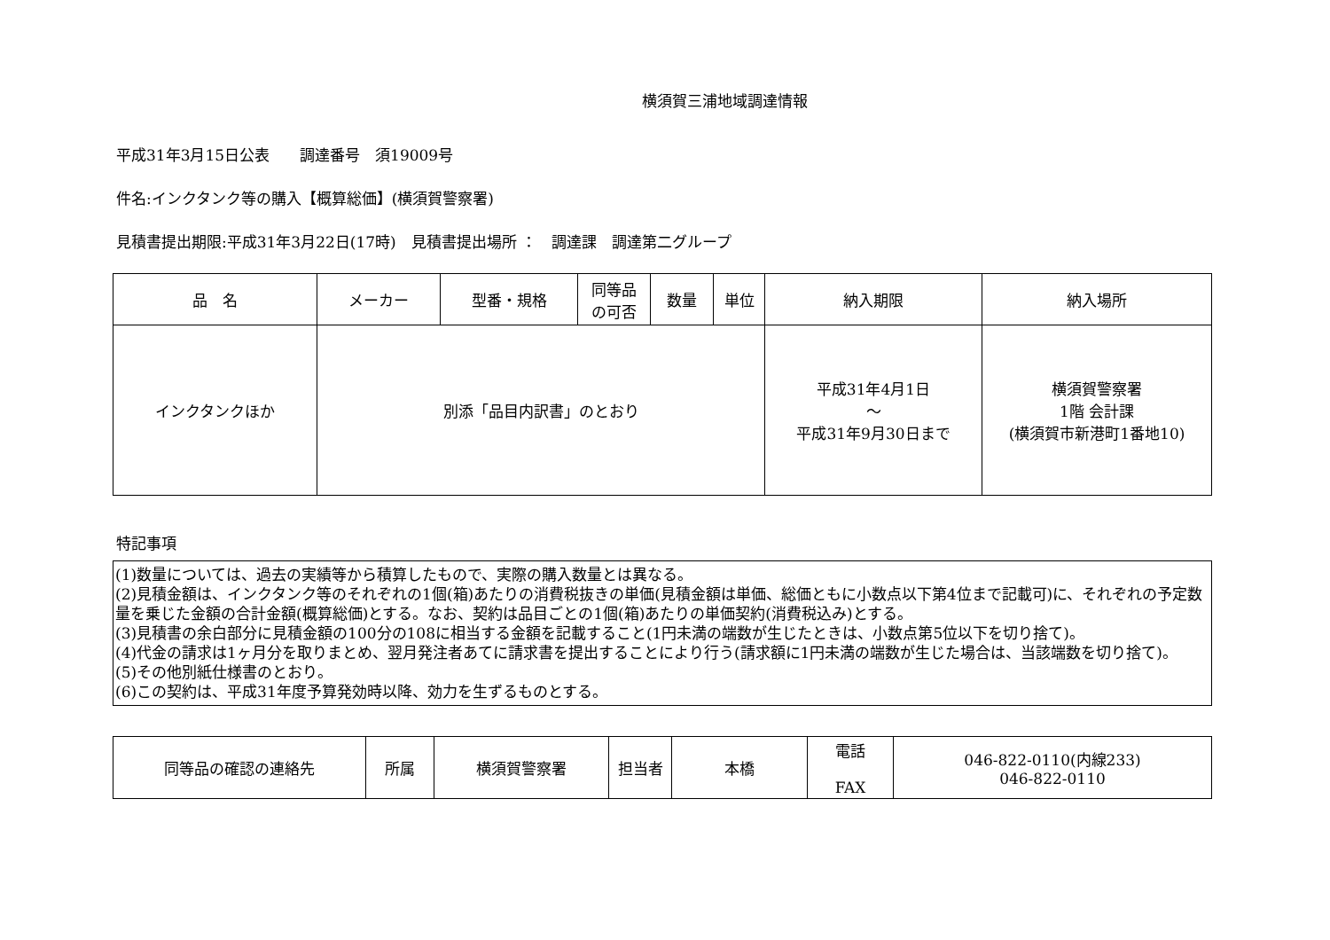横須賀三浦地域調達情報
平成31年3月15日公表　　調達番号　須19009号
件名:インクタンク等の購入【概算総価】(横須賀警察署)
見積書提出期限:平成31年3月22日(17時)　見積書提出場所 ：　調達課　調達第二グループ
| 品 名 | メーカー | 型番・規格 | 同等品 の可否 | 数量 | 単位 | 納入期限 | 納入場所 |
| --- | --- | --- | --- | --- | --- | --- | --- |
| インクタンクほか | 別添「品目内訳書」のとおり | | | | | 平成31年4月1日 ～ 平成31年9月30日まで | 横須賀警察署 1階 会計課 (横須賀市新港町1番地10) |
特記事項
(1)数量については、過去の実績等から積算したもので、実際の購入数量とは異なる。
(2)見積金額は、インクタンク等のそれぞれの1個(箱)あたりの消費税抜きの単価(見積金額は単価、総価ともに小数点以下第4位まで記載可)に、それぞれの予定数量を乗じた金額の合計金額(概算総価)とする。なお、契約は品目ごとの1個(箱)あたりの単価契約(消費税込み)とする。
(3)見積書の余白部分に見積金額の100分の108に相当する金額を記載すること(1円未満の端数が生じたときは、小数点第5位以下を切り捨て)。
(4)代金の請求は1ヶ月分を取りまとめ、翌月発注者あてに請求書を提出することにより行う(請求額に1円未満の端数が生じた場合は、当該端数を切り捨て)。
(5)その他別紙仕様書のとおり。
(6)この契約は、平成31年度予算発効時以降、効力を生ずるものとする。
| 同等品の確認の連絡先 | 所属 | 横須賀警察署 | 担当者 | 本橋 | 電話 FAX | 046-822-0110(内線233) 046-822-0110 |